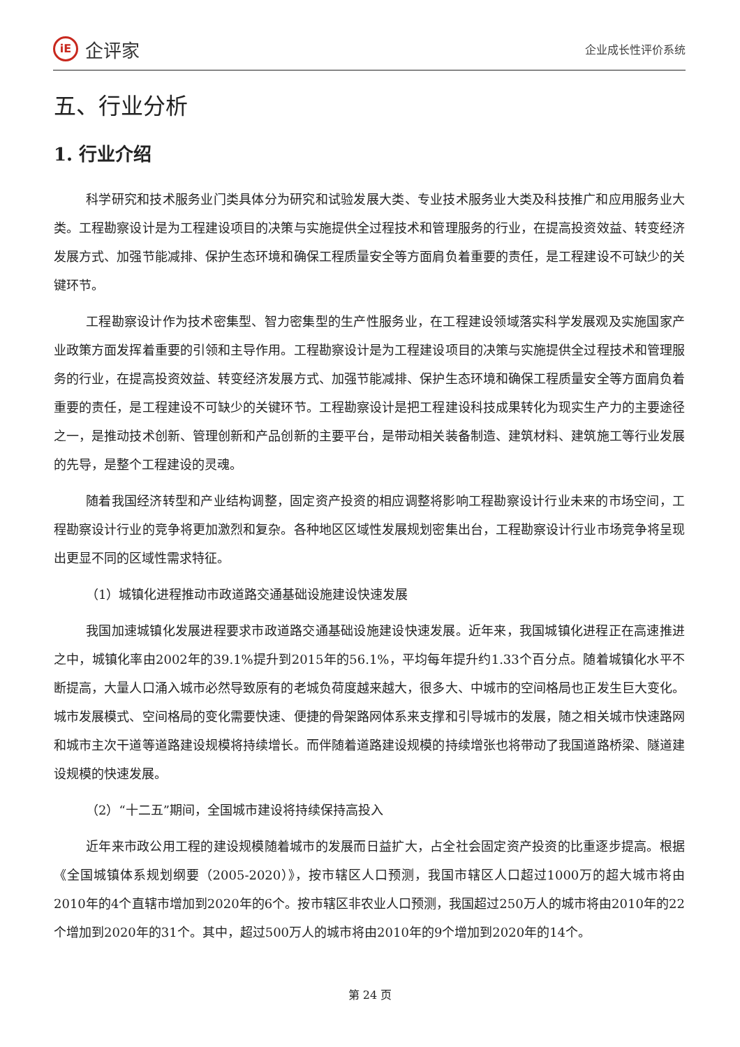iE
企评家
企业成长性评价系统
五、行业分析
1. 行业介绍
科学研究和技术服务业门类具体分为研究和试验发展大类、专业技术服务业大类及科技推广和应用服务业大类。工程勘察设计是为工程建设项目的决策与实施提供全过程技术和管理服务的行业，在提高投资效益、转变经济发展方式、加强节能减排、保护生态环境和确保工程质量安全等方面肩负着重要的责任，是工程建设不可缺少的关键环节。
工程勘察设计作为技术密集型、智力密集型的生产性服务业，在工程建设领域落实科学发展观及实施国家产业政策方面发挥着重要的引领和主导作用。工程勘察设计是为工程建设项目的决策与实施提供全过程技术和管理服务的行业，在提高投资效益、转变经济发展方式、加强节能减排、保护生态环境和确保工程质量安全等方面肩负着重要的责任，是工程建设不可缺少的关键环节。工程勘察设计是把工程建设科技成果转化为现实生产力的主要途径之一，是推动技术创新、管理创新和产品创新的主要平台，是带动相关装备制造、建筑材料、建筑施工等行业发展的先导，是整个工程建设的灵魂。
随着我国经济转型和产业结构调整，固定资产投资的相应调整将影响工程勘察设计行业未来的市场空间，工程勘察设计行业的竞争将更加激烈和复杂。各种地区区域性发展规划密集出台，工程勘察设计行业市场竞争将呈现出更显不同的区域性需求特征。
（1）城镇化进程推动市政道路交通基础设施建设快速发展
我国加速城镇化发展进程要求市政道路交通基础设施建设快速发展。近年来，我国城镇化进程正在高速推进之中，城镇化率由2002年的39.1%提升到2015年的56.1%，平均每年提升约1.33个百分点。随着城镇化水平不断提高，大量人口涌入城市必然导致原有的老城负荷度越来越大，很多大、中城市的空间格局也正发生巨大变化。城市发展模式、空间格局的变化需要快速、便捷的骨架路网体系来支撑和引导城市的发展，随之相关城市快速路网和城市主次干道等道路建设规模将持续增长。而伴随着道路建设规模的持续增张也将带动了我国道路桥梁、隧道建设规模的快速发展。
（2）“十二五”期间，全国城市建设将持续保持高投入
近年来市政公用工程的建设规模随着城市的发展而日益扩大，占全社会固定资产投资的比重逐步提高。根据《全国城镇体系规划纲要（2005-2020）》，按市辖区人口预测，我国市辖区人口超过1000万的超大城市将由2010年的4个直辖市增加到2020年的6个。按市辖区非农业人口预测，我国超过250万人的城市将由2010年的22个增加到2020年的31个。其中，超过500万人的城市将由2010年的9个增加到2020年的14个。
第 24 页